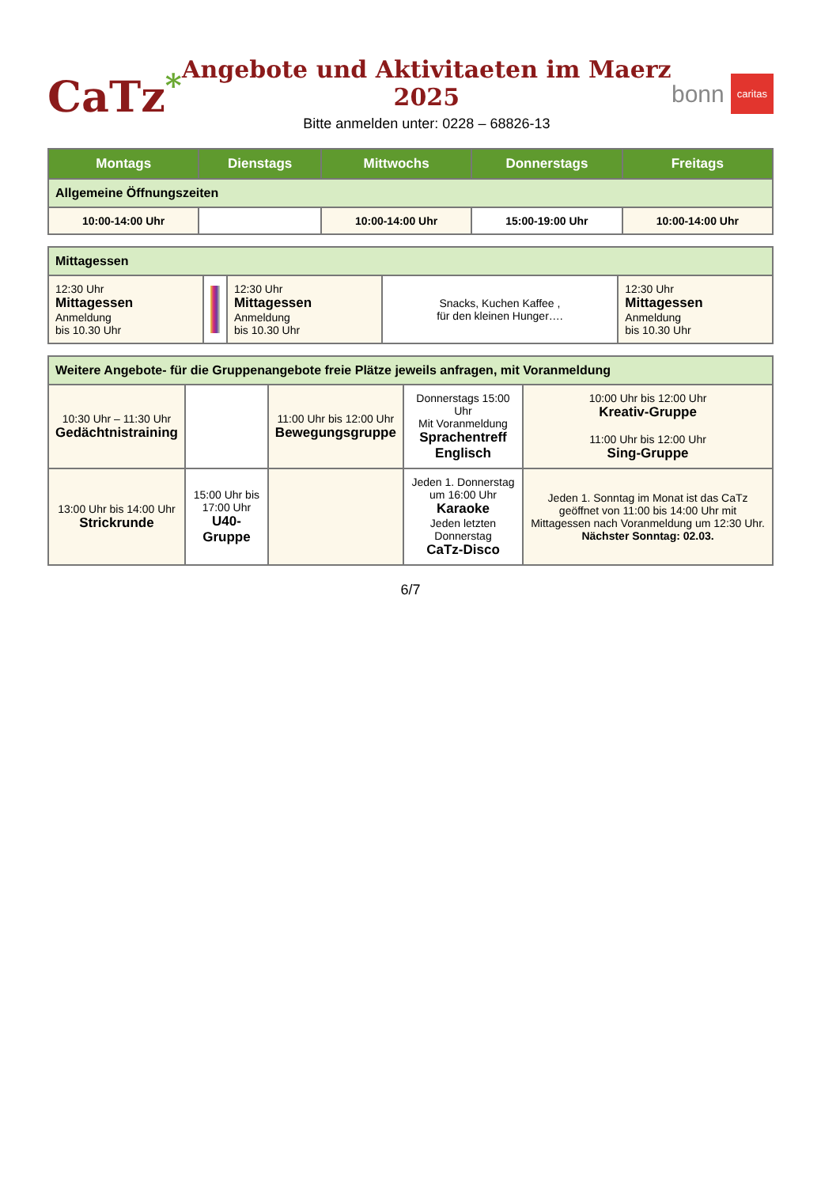CaTz<sup>*</sup>
Angebote und Aktivitaeten im Maerz 2025
Bitte anmelden unter: 0228 – 68826-13
bonn caritas
| Montags | Dienstags | Mittwochs | Donnerstags | Freitags |
| --- | --- | --- | --- | --- |
| Allgemeine Öffnungszeiten | | | | |
| 10:00-14:00 Uhr | | 10:00-14:00 Uhr | 15:00-19:00 Uhr | 10:00-14:00 Uhr |
| Mittagessen | | | | |
| 12:30 Uhr Mittagessen Anmeldung bis 10.30 Uhr | | 12:30 Uhr Mittagessen Anmeldung bis 10.30 Uhr | Snacks, Kuchen Kaffee , für den kleinen Hunger…. | 12:30 Uhr Mittagessen Anmeldung bis 10.30 Uhr |
| Weitere Angebote- für die Gruppenangebote freie Plätze jeweils anfragen, mit Voranmeldung | | | | |
| 10:30 Uhr – 11:30 Uhr Gedächtnistraining | | 11:00 Uhr bis 12:00 Uhr Bewegungsgruppe | Donnerstags 15:00 Uhr Mit Voranmeldung Sprachentreff Englisch | 10:00 Uhr bis 12:00 Uhr Kreativ-Gruppe 11:00 Uhr bis 12:00 Uhr Sing-Gruppe |
| 13:00 Uhr bis 14:00 Uhr Strickrunde | 15:00 Uhr bis 17:00 Uhr U40-Gruppe | | Jeden 1. Donnerstag um 16:00 Uhr Karaoke Jeden letzten Donnerstag CaTz-Disco | Jeden 1. Sonntag im Monat ist das CaTz geöffnet von 11:00 bis 14:00 Uhr mit Mittagessen nach Voranmeldung um 12:30 Uhr. Nächster Sonntag: 02.03. |
6/7